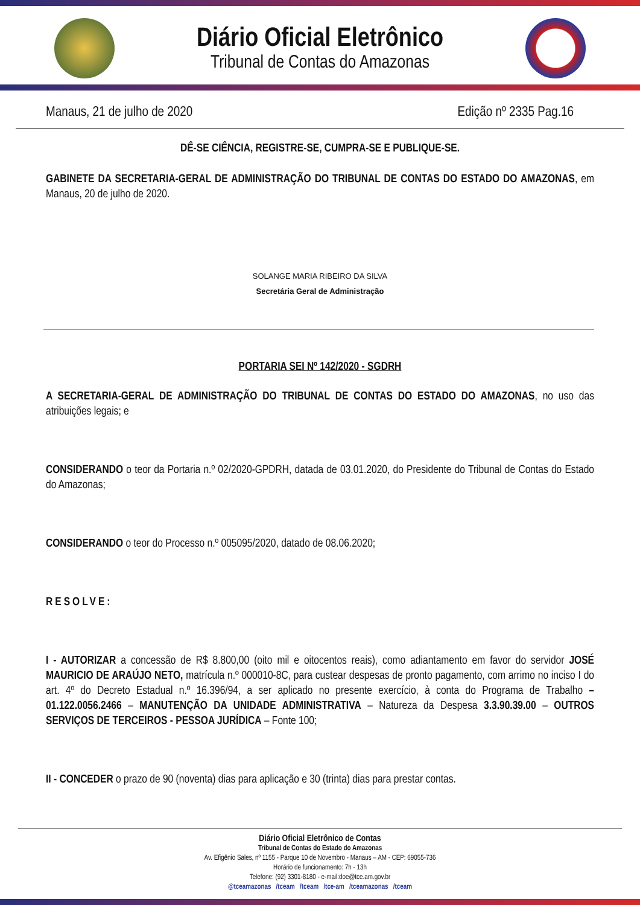Diário Oficial Eletrônico
Tribunal de Contas do Amazonas
Manaus, 21 de julho de 2020 Edição nº 2335 Pag.16
DÊ-SE CIÊNCIA, REGISTRE-SE, CUMPRA-SE E PUBLIQUE-SE.
GABINETE DA SECRETARIA-GERAL DE ADMINISTRAÇÃO DO TRIBUNAL DE CONTAS DO ESTADO DO AMAZONAS, em Manaus, 20 de julho de 2020.
SOLANGE MARIA RIBEIRO DA SILVA
Secretária Geral de Administração
PORTARIA SEI Nº 142/2020 - SGDRH
A SECRETARIA-GERAL DE ADMINISTRAÇÃO DO TRIBUNAL DE CONTAS DO ESTADO DO AMAZONAS, no uso das atribuições legais; e
CONSIDERANDO o teor da Portaria n.º 02/2020-GPDRH, datada de 03.01.2020, do Presidente do Tribunal de Contas do Estado do Amazonas;
CONSIDERANDO o teor do Processo n.º 005095/2020, datado de 08.06.2020;
RESOLVE:
I - AUTORIZAR a concessão de R$ 8.800,00 (oito mil e oitocentos reais), como adiantamento em favor do servidor JOSÉ MAURICIO DE ARAÚJO NETO, matrícula n.º 000010-8C, para custear despesas de pronto pagamento, com arrimo no inciso I do art. 4º do Decreto Estadual n.º 16.396/94, a ser aplicado no presente exercício, à conta do Programa de Trabalho – 01.122.0056.2466 – MANUTENÇÃO DA UNIDADE ADMINISTRATIVA – Natureza da Despesa 3.3.90.39.00 – OUTROS SERVIÇOS DE TERCEIROS - PESSOA JURÍDICA – Fonte 100;
II - CONCEDER o prazo de 90 (noventa) dias para aplicação e 30 (trinta) dias para prestar contas.
Diário Oficial Eletrônico de Contas
Tribunal de Contas do Estado do Amazonas
Av. Efigênio Sales, nº 1155 - Parque 10 de Novembro - Manaus – AM - CEP: 69055-736
Horário de funcionamento: 7h - 13h
Telefone: (92) 3301-8180 - e-mail:doe@tce.am.gov.br
@tceamazonas /tceam /tceam /tce-am /tceamazonas /tceam